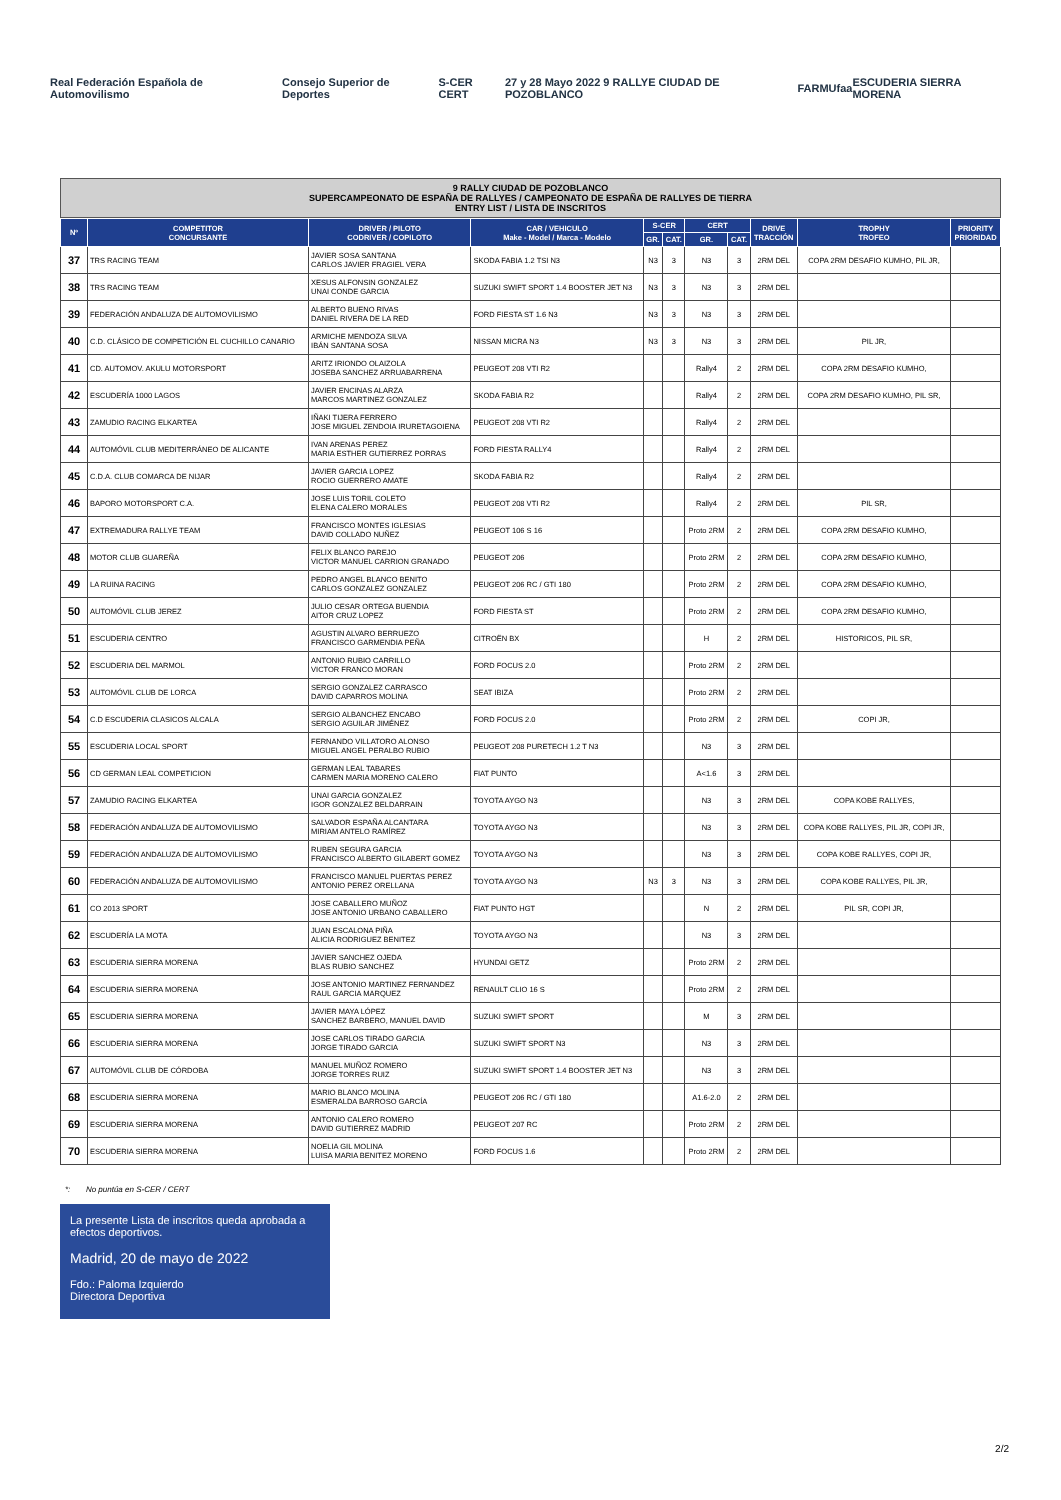Real Federación Española de Automovilismo Consejo Superior de Deportes S-CER CERT 27 y 28 Mayo 2022 9 RALLYE CIUDAD DE POZOBLANCO FARMU faa ESCUDERIA SIERRA MORENA
9 RALLY CIUDAD DE POZOBLANCO
SUPERCAMPEONATO DE ESPAÑA DE RALLYES / CAMPEONATO DE ESPAÑA DE RALLYES DE TIERRA
ENTRY LIST / LISTA DE INSCRITOS
| Nº | COMPETITOR CONCURSANTE | DRIVER / PILOTO CODRIVER / COPILOTO | CAR / VEHICULO Make - Model / Marca - Modelo | S-CER | | CERT | | DRIVE TRACCIÓN | TROPHY TROFEO | PRIORITY PRIORIDAD |
| --- | --- | --- | --- | --- | --- | --- | --- | --- | --- | --- |
| | | | | GR. | CAT. | GR. | CAT. | | | |
| 37 | TRS RACING TEAM | JAVIER SOSA SANTANA CARLOS JAVIER FRAGIEL VERA | SKODA FABIA 1.2 TSI N3 | N3 | 3 | N3 | 3 | 2RM DEL | COPA 2RM DESAFIO KUMHO, PIL JR, | |
| 38 | TRS RACING TEAM | XESUS ALFONSIN GONZALEZ UNAI CONDE GARCIA | SUZUKI SWIFT SPORT 1.4 BOOSTER JET N3 | N3 | 3 | N3 | 3 | 2RM DEL | | |
| 39 | FEDERACIÓN ANDALUZA DE AUTOMOVILISMO | ALBERTO BUENO RIVAS DANIEL RIVERA DE LA RED | FORD FIESTA ST 1.6 N3 | N3 | 3 | N3 | 3 | 2RM DEL | | |
| 40 | C.D. CLÁSICO DE COMPETICIÓN EL CUCHILLO CANARIO | ARMICHE MENDOZA SILVA IBÁN SANTANA SOSA | NISSAN MICRA N3 | N3 | 3 | N3 | 3 | 2RM DEL | PIL JR, | |
| 41 | CD. AUTOMOV. AKULU MOTORSPORT | ARITZ IRIONDO OLAIZOLA JOSEBA SANCHEZ ARRUABARRENA | PEUGEOT 208 VTI R2 | | | Rally4 | 2 | 2RM DEL | COPA 2RM DESAFIO KUMHO, | |
| 42 | ESCUDERÍA 1000 LAGOS | JAVIER ENCINAS ALARZA MARCOS MARTINEZ GONZALEZ | SKODA FABIA R2 | | | Rally4 | 2 | 2RM DEL | COPA 2RM DESAFIO KUMHO, PIL SR, | |
| 43 | ZAMUDIO RACING ELKARTEA | IÑAKI TIJERA FERRERO JOSE MIGUEL ZENDOIA IRURETAGOIENA | PEUGEOT 208 VTI R2 | | | Rally4 | 2 | 2RM DEL | | |
| 44 | AUTOMÓVIL CLUB MEDITERRÁNEO DE ALICANTE | IVAN ARENAS PEREZ MARIA ESTHER GUTIERREZ PORRAS | FORD FIESTA RALLY4 | | | Rally4 | 2 | 2RM DEL | | |
| 45 | C.D.A. CLUB COMARCA DE NIJAR | JAVIER GARCIA LOPEZ ROCIO GUERRERO AMATE | SKODA FABIA R2 | | | Rally4 | 2 | 2RM DEL | | |
| 46 | BAPORO MOTORSPORT C.A. | JOSE LUIS TORIL COLETO ELENA CALERO MORALES | PEUGEOT 208 VTI R2 | | | Rally4 | 2 | 2RM DEL | PIL SR, | |
| 47 | EXTREMADURA RALLYE TEAM | FRANCISCO MONTES IGLESIAS DAVID COLLADO NUÑEZ | PEUGEOT 106 S 16 | | | Proto 2RM | 2 | 2RM DEL | COPA 2RM DESAFIO KUMHO, | |
| 48 | MOTOR CLUB GUAREÑA | FELIX BLANCO PAREJO VICTOR MANUEL CARRION GRANADO | PEUGEOT 206 | | | Proto 2RM | 2 | 2RM DEL | COPA 2RM DESAFIO KUMHO, | |
| 49 | LA RUINA RACING | PEDRO ANGEL BLANCO BENITO CARLOS GONZALEZ GONZALEZ | PEUGEOT 206 RC / GTI 180 | | | Proto 2RM | 2 | 2RM DEL | COPA 2RM DESAFIO KUMHO, | |
| 50 | AUTOMÓVIL CLUB JEREZ | JULIO CESAR ORTEGA BUENDIA AITOR CRUZ LOPEZ | FORD FIESTA ST | | | Proto 2RM | 2 | 2RM DEL | COPA 2RM DESAFIO KUMHO, | |
| 51 | ESCUDERIA CENTRO | AGUSTIN ALVARO BERRUEZO FRANCISCO GARMENDIA PEÑA | CITROËN BX | | | H | 2 | 2RM DEL | HISTORICOS, PIL SR, | |
| 52 | ESCUDERIA DEL MARMOL | ANTONIO RUBIO CARRILLO VICTOR FRANCO MORAN | FORD FOCUS 2.0 | | | Proto 2RM | 2 | 2RM DEL | | |
| 53 | AUTOMÓVIL CLUB DE LORCA | SERGIO GONZALEZ CARRASCO DAVID CAPARROS MOLINA | SEAT IBIZA | | | Proto 2RM | 2 | 2RM DEL | | |
| 54 | C.D ESCUDERIA CLASICOS ALCALA | SERGIO ALBANCHEZ ENCABO SERGIO AGUILAR JIMÉNEZ | FORD FOCUS 2.0 | | | Proto 2RM | 2 | 2RM DEL | COPI JR, | |
| 55 | ESCUDERIA LOCAL SPORT | FERNANDO VILLATORO ALONSO MIGUEL ANGEL PERALBO RUBIO | PEUGEOT 208 PURETECH 1.2 T N3 | | | N3 | 3 | 2RM DEL | | |
| 56 | CD GERMAN LEAL COMPETICION | GERMAN LEAL TABARES CARMEN MARIA MORENO CALERO | FIAT PUNTO | | | A<1.6 | 3 | 2RM DEL | | |
| 57 | ZAMUDIO RACING ELKARTEA | UNAI GARCIA GONZALEZ IGOR GONZALEZ BELDARRAIN | TOYOTA AYGO N3 | | | N3 | 3 | 2RM DEL | COPA KOBE RALLYES, | |
| 58 | FEDERACIÓN ANDALUZA DE AUTOMOVILISMO | SALVADOR ESPAÑA ALCANTARA MIRIAM ANTELO RAMÍREZ | TOYOTA AYGO N3 | | | N3 | 3 | 2RM DEL | COPA KOBE RALLYES, PIL JR, COPI JR, | |
| 59 | FEDERACIÓN ANDALUZA DE AUTOMOVILISMO | RUBEN SEGURA GARCIA FRANCISCO ALBERTO GILABERT GOMEZ | TOYOTA AYGO N3 | | | N3 | 3 | 2RM DEL | COPA KOBE RALLYES, COPI JR, | |
| 60 | FEDERACIÓN ANDALUZA DE AUTOMOVILISMO | FRANCISCO MANUEL PUERTAS PEREZ ANTONIO PEREZ ORELLANA | TOYOTA AYGO N3 | N3 | 3 | N3 | 3 | 2RM DEL | COPA KOBE RALLYES, PIL JR, | |
| 61 | CO 2013 SPORT | JOSE CABALLERO MUÑOZ JOSE ANTONIO URBANO CABALLERO | FIAT PUNTO HGT | | | N | 2 | 2RM DEL | PIL SR, COPI JR, | |
| 62 | ESCUDERÍA LA MOTA | JUAN ESCALONA PIÑA ALICIA RODRIGUEZ BENITEZ | TOYOTA AYGO N3 | | | N3 | 3 | 2RM DEL | | |
| 63 | ESCUDERIA SIERRA MORENA | JAVIER SANCHEZ OJEDA BLAS RUBIO SANCHEZ | HYUNDAI GETZ | | | Proto 2RM | 2 | 2RM DEL | | |
| 64 | ESCUDERIA SIERRA MORENA | JOSE ANTONIO MARTINEZ FERNANDEZ RAUL GARCIA MARQUEZ | RENAULT CLIO 16 S | | | Proto 2RM | 2 | 2RM DEL | | |
| 65 | ESCUDERIA SIERRA MORENA | JAVIER MAYA LÓPEZ SANCHEZ BARBERO, MANUEL DAVID | SUZUKI SWIFT SPORT | | | M | 3 | 2RM DEL | | |
| 66 | ESCUDERIA SIERRA MORENA | JOSE CARLOS TIRADO GARCIA JORGE TIRADO GARCIA | SUZUKI SWIFT SPORT N3 | | | N3 | 3 | 2RM DEL | | |
| 67 | AUTOMÓVIL CLUB DE CÓRDOBA | MANUEL MUÑOZ ROMERO JORGE TORRES RUIZ | SUZUKI SWIFT SPORT 1.4 BOOSTER JET N3 | | | N3 | 3 | 2RM DEL | | |
| 68 | ESCUDERIA SIERRA MORENA | MARIO BLANCO MOLINA ESMERALDA BARROSO GARCÍA | PEUGEOT 206 RC / GTI 180 | | | A1.6-2.0 | 2 | 2RM DEL | | |
| 69 | ESCUDERIA SIERRA MORENA | ANTONIO CALERO ROMERO DAVID GUTIERREZ MADRID | PEUGEOT 207 RC | | | Proto 2RM | 2 | 2RM DEL | | |
| 70 | ESCUDERIA SIERRA MORENA | NOELIA GIL MOLINA LUISA MARIA BENITEZ MORENO | FORD FOCUS 1.6 | | | Proto 2RM | 2 | 2RM DEL | | |
*: No puntúa en S-CER / CERT
La presente Lista de inscritos queda aprobada a efectos deportivos.
Madrid, 20 de mayo de 2022
Fdo.: Paloma Izquierdo
Directora Deportiva
2/2